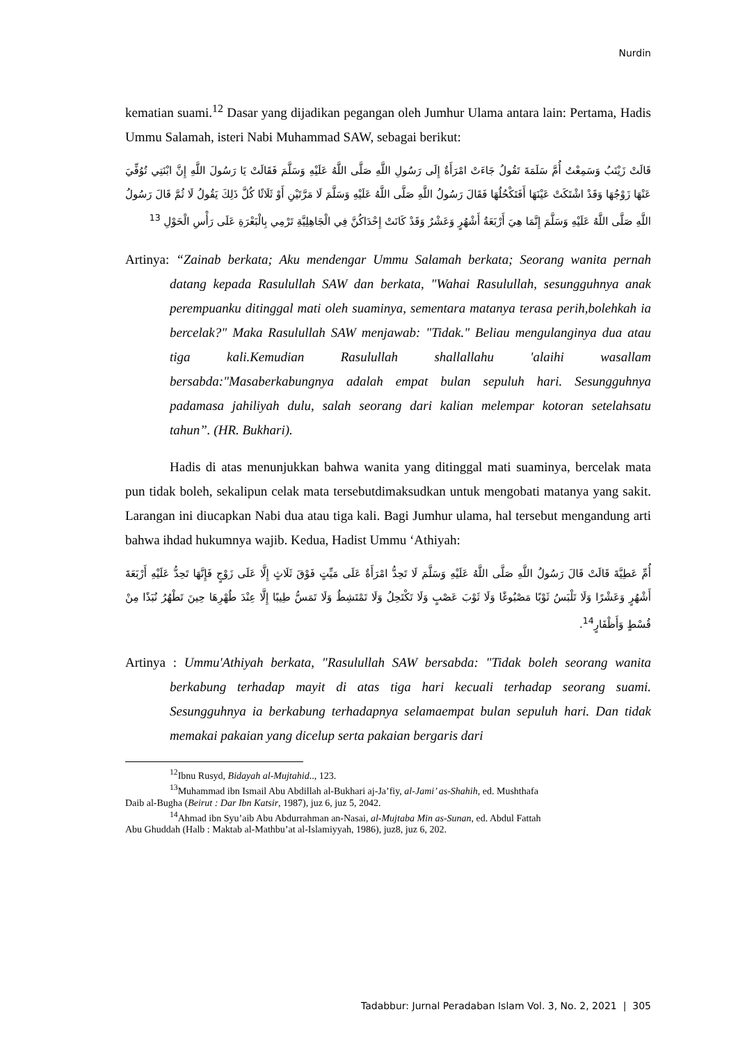Nurdin
kematian suami.<sup>12</sup> Dasar yang dijadikan pegangan oleh Jumhur Ulama antara lain: Pertama, Hadis Ummu Salamah, isteri Nabi Muhammad SAW, sebagai berikut:
قَالَتْ زَيْنَبُ وَسَمِعْتُ أُمَّ سَلَمَةَ تَقُولُ جَاءَتْ امْرَأَةٌ إِلَى رَسُولِ اللَّهِ صَلَّى اللَّهُ عَلَيْهِ وَسَلَّمَ فَقَالَتْ يَا رَسُولَ اللَّهِ إِنَّ ابْنَتِي تُوُفِّيَ عَنْهَا زَوْجُهَا وَقَدْ اشْتَكَتْ عَيْنَهَا أَفَتَكْحُلُهَا فَقَالَ رَسُولُ اللَّهِ صَلَّى اللَّهُ عَلَيْهِ وَسَلَّمَ لَا مَرَّتَيْنِ أَوْ ثَلَاثًا كُلَّ ذَلِكَ يَقُولُ لَا ثُمَّ قَالَ رَسُولُ اللَّهِ صَلَّى اللَّهُ عَلَيْهِ وَسَلَّمَ إِنَّمَا هِيَ أَرْبَعَةُ أَشْهُرٍ وَعَشْرٌ وَقَدْ كَانَتْ إِحْدَاكُنَّ فِي الْجَاهِلِيَّةِ تَرْمِي بِالْبَعْرَةِ عَلَى رَأْسِ الْحَوْلِ <sup>13</sup>
Artinya: “Zainab berkata; Aku mendengar Ummu Salamah berkata; Seorang wanita pernah datang kepada Rasulullah SAW dan berkata, "Wahai Rasulullah, sesungguhnya anak perempuanku ditinggal mati oleh suaminya, sementara matanya terasa perih,bolehkah ia bercelak?" Maka Rasulullah SAW menjawab: "Tidak." Beliau mengulanginya dua atau tiga kali.Kemudian Rasulullah shallallahu 'alaihi wasallam bersabda:"Masaberkabungnya adalah empat bulan sepuluh hari. Sesungguhnya padamasa jahiliyah dulu, salah seorang dari kalian melempar kotoran setelahsatu tahun”. (HR. Bukhari).
Hadis di atas menunjukkan bahwa wanita yang ditinggal mati suaminya, bercelak mata pun tidak boleh, sekalipun celak mata tersebutdimaksudkan untuk mengobati matanya yang sakit. Larangan ini diucapkan Nabi dua atau tiga kali. Bagi Jumhur ulama, hal tersebut mengandung arti bahwa ihdad hukumnya wajib. Kedua, Hadist Ummu ‘Athiyah:
أُمِّ عَطِيَّةَ قَالَتْ قَالَ رَسُولُ اللَّهِ صَلَّى اللَّهُ عَلَيْهِ وَسَلَّمَ لَا تَحِدُّ امْرَأَةٌ عَلَى مَيِّتٍ فَوْقَ ثَلَاثٍ إِلَّا عَلَى زَوْجٍ فَإِنَّهَا تَحِدُّ عَلَيْهِ أَرْبَعَةَ أَشْهُرٍ وَعَشْرًا وَلَا تَلْبَسُ ثَوْبًا مَصْبُوغًا وَلَا ثَوْبَ عَصْبٍ وَلَا تَكْتَحِلُ وَلَا تَمْتَشِطُ وَلَا تَمَسُّ طِيبًا إِلَّا عِنْدَ طُهْرِهَا حِينَ تَطْهُرُ نُبَذًا مِنْ قُسْطٍ وَأَظْفَارٍ<sup>14</sup>.
Artinya : Ummu'Athiyah berkata, "Rasulullah SAW bersabda: "Tidak boleh seorang wanita berkabung terhadap mayit di atas tiga hari kecuali terhadap seorang suami. Sesungguhnya ia berkabung terhadapnya selamaempat bulan sepuluh hari. Dan tidak memakai pakaian yang dicelup serta pakaian bergaris dari
<sup>12</sup> Ibnu Rusyd, Bidayah al-Mujtahid.., 123.
<sup>13</sup> Muhammad ibn Ismail Abu Abdillah al-Bukhari aj-Ja’fiy, al-Jami’ as-Shahih, ed. Mushthafa
Daib al-Bugha (Beirut : Dar Ibn Katsir, 1987), juz 6, juz 5, 2042.
<sup>14</sup> Ahmad ibn Syu’aib Abu Abdurrahman an-Nasai, al-Mujtaba Min as-Sunan, ed. Abdul Fattah
Abu Ghuddah (Halb : Maktab al-Mathbu’at al-Islamiyyah, 1986), juz8, juz 6, 202.
Tadabbur: Jurnal Peradaban Islam Vol. 3, No. 2, 2021 | 305